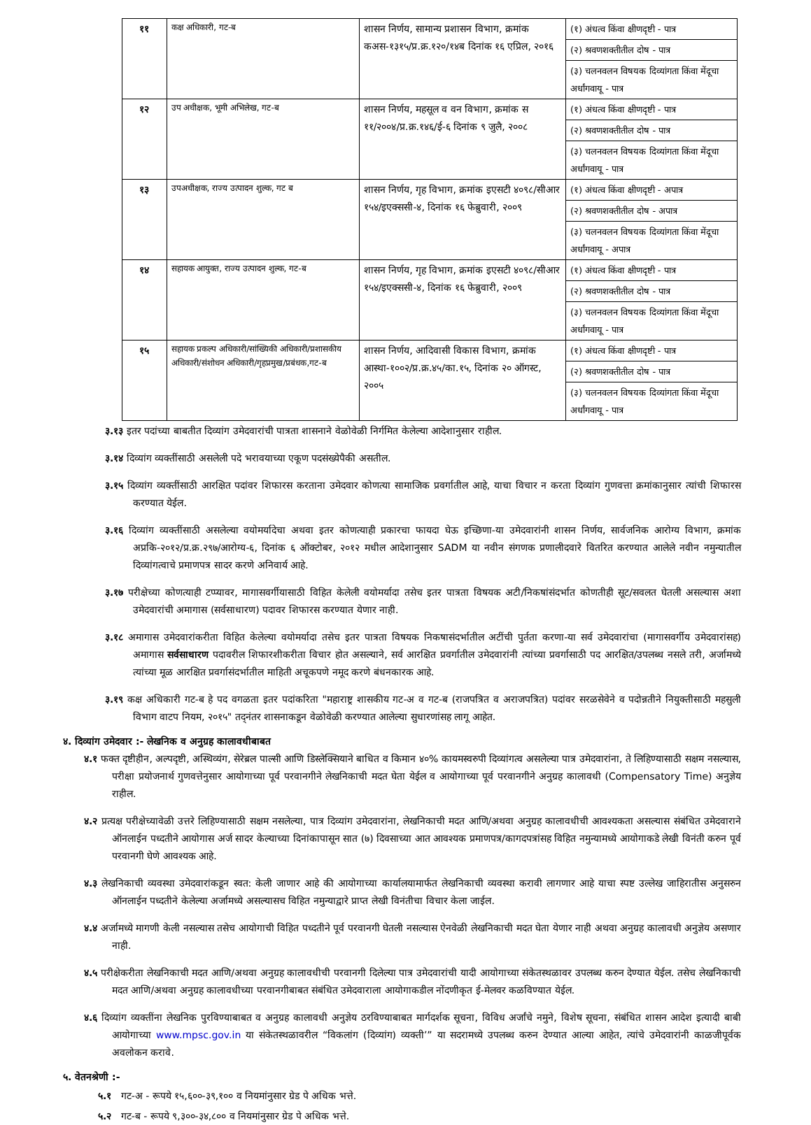| ११ | कक्ष अधिकारी, गट-ब | शासन निर्णय, सामान्य प्रशासन विभाग, क्रमांक कअस-१३१५/प्र.क्र.१२०/१४ब दिनांक १६ एप्रिल, २०१६ | (१) अंधत्व किंवा क्षीणदृष्टी - पात्र |
| | | | (२) श्रवणशक्तीतील दोष - पात्र |
| | | | (३) चलनवलन विषयक दिव्यांगता किंवा मेंदूचा अर्धांगवायू - पात्र |
| १२ | उप अधीक्षक, भूमी अभिलेख, गट-ब | शासन निर्णय, महसूल व वन विभाग, क्रमांक स ११/२००४/प्र.क्र.१४६/ई-६ दिनांक ९ जुलै, २००८ | (१) अंधत्व किंवा क्षीणदृष्टी - पात्र |
| | | | (२) श्रवणशक्तीतील दोष - पात्र |
| | | | (३) चलनवलन विषयक दिव्यांगता किंवा मेंदूचा अर्धांगवायू - पात्र |
| १३ | उपअधीक्षक, राज्य उत्पादन शुल्क, गट ब | शासन निर्णय, गृह विभाग, क्रमांक इएसटी ४०९८/सीआर १५४/इएक्ससी-४, दिनांक १६ फेब्रुवारी, २००९ | (१) अंधत्व किंवा क्षीणदृष्टी - अपात्र |
| | | | (२) श्रवणशक्तीतील दोष - अपात्र |
| | | | (३) चलनवलन विषयक दिव्यांगता किंवा मेंदूचा अर्धांगवायू - अपात्र |
| १४ | सहायक आयुक्त, राज्य उत्पादन शुल्क, गट-ब | शासन निर्णय, गृह विभाग, क्रमांक इएसटी ४०९८/सीआर १५४/इएक्ससी-४, दिनांक १६ फेब्रुवारी, २००९ | (१) अंधत्व किंवा क्षीणदृष्टी - पात्र |
| | | | (२) श्रवणशक्तीतील दोष - पात्र |
| | | | (३) चलनवलन विषयक दिव्यांगता किंवा मेंदूचा अर्धांगवायू - पात्र |
| १५ | सहायक प्रकल्प अधिकारी/सांख्यिकी अधिकारी/प्रशासकीय अधिकारी/संशोधन अधिकारी/गृहप्रमुख/प्रबंधक,गट-ब | शासन निर्णय, आदिवासी विकास विभाग, क्रमांक आस्था-१००२/प्र.क्र.४५/का.१५, दिनांक २० ऑगस्ट, २००५ | (१) अंधत्व किंवा क्षीणदृष्टी - पात्र |
| | | | (२) श्रवणशक्तीतील दोष - पात्र |
| | | | (३) चलनवलन विषयक दिव्यांगता किंवा मेंदूचा अर्धांगवायू - पात्र |
३.१३ इतर पदांच्या बाबतीत दिव्यांग उमेदवारांची पात्रता शासनाने वेळोवेळी निर्गमित केलेल्या आदेशानुसार राहील.
३.१४ दिव्यांग व्यक्तींसाठी असलेली पदे भरावयाच्या एकूण पदसंख्येपैकी असतील.
३.१५ दिव्यांग व्यक्तींसाठी आरक्षित पदांवर शिफारस करताना उमेदवार कोणत्या सामाजिक प्रवर्गातील आहे, याचा विचार न करता दिव्यांग गुणवत्ता क्रमांकानुसार त्यांची शिफारस करण्यात येईल.
३.१६ दिव्यांग व्यक्तींसाठी असलेल्या वयोमर्यादेचा अथवा इतर कोणत्याही प्रकारचा फायदा घेऊ इच्छिणा-या उमेदवारांनी शासन निर्णय, सार्वजनिक आरोग्य विभाग, क्रमांक अप्रकि-२०१२/प्र.क्र.२९७/आरोग्य-६, दिनांक ६ ऑक्टोबर, २०१२ मधील आदेशानुसार SADM या नवीन संगणक प्रणालीदवारे वितरित करण्यात आलेले नवीन नमुन्यातील दिव्यांगत्वाचे प्रमाणपत्र सादर करणे अनिवार्य आहे.
३.१७ परीक्षेच्या कोणत्याही टप्प्यावर, मागासवर्गीयासाठी विहित केलेली वयोमर्यादा तसेच इतर पात्रता विषयक अटी/निकषांसंदर्भात कोणतीही सूट/सवलत घेतली असल्यास अशा उमेदवारांची अमागास (सर्वसाधारण) पदावर शिफारस करण्यात येणार नाही.
३.१८ अमागास उमेदवारांकरीता विहित केलेल्या वयोमर्यादा तसेच इतर पात्रता विषयक निकषासंदर्भातील अटींची पुर्तता करणा-या सर्व उमेदवारांचा (मागासवर्गीय उमेदवारांसह) अमागास सर्वसाधारण पदावरील शिफारशीकरीता विचार होत असल्याने, सर्व आरक्षित प्रवर्गातील उमेदवारांनी त्यांच्या प्रवर्गासाठी पद आरक्षित/उपलब्ध नसले तरी, अर्जामध्ये त्यांच्या मूळ आरक्षित प्रवर्गासंदर्भातील माहिती अचूकपणे नमूद करणे बंधनकारक आहे.
३.१९ कक्ष अधिकारी गट-ब हे पद वगळता इतर पदांकरिता "महाराष्ट्र शासकीय गट-अ व गट-ब (राजपत्रित व अराजपत्रित) पदांवर सरळसेवेने व पदोन्नतीने नियुक्तीसाठी महसुली विभाग वाटप नियम, २०१५" तद्नंतर शासनाकडून वेळोवेळी करण्यात आलेल्या सुधारणांसह लागू आहेत.
४. दिव्यांग उमेदवार :- लेखनिक व अनुग्रह कालावधीबाबत
४.१ फक्त दृष्टीहीन, अल्पदृष्टी, अस्थिव्यंग, सेरेब्रल पाल्सी आणि डिस्लेक्सियाने बाधित व किमान ४०% कायमस्वरुपी दिव्यांगत्व असलेल्या पात्र उमेदवारांना, ते लिहिण्यासाठी सक्षम नसल्यास, परीक्षा प्रयोजनार्थ गुणवत्तेनुसार आयोगाच्या पूर्व परवानगीने लेखनिकाची मदत घेता येईल व आयोगाच्या पूर्व परवानगीने अनुग्रह कालावधी (Compensatory Time) अनुज्ञेय राहील.
४.२ प्रत्यक्ष परीक्षेच्यावेळी उत्तरे लिहिण्यासाठी सक्षम नसलेल्या, पात्र दिव्यांग उमेदवारांना, लेखनिकाची मदत आणि/अथवा अनुग्रह कालावधीची आवश्यकता असल्यास संबंधित उमेदवाराने ऑनलाईन पध्दतीने आयोगास अर्ज सादर केल्याच्या दिनांकापासून सात (७) दिवसाच्या आत आवश्यक प्रमाणपत्र/कागदपत्रांसह विहित नमुन्यामध्ये आयोगाकडे लेखी विनंती करुन पूर्व परवानगी घेणे आवश्यक आहे.
४.३ लेखनिकाची व्यवस्था उमेदवारांकडून स्वत: केली जाणार आहे की आयोगाच्या कार्यालयामार्फत लेखनिकाची व्यवस्था करावी लागणार आहे याचा स्पष्ट उल्लेख जाहिरातीस अनुसरुन ऑनलाईन पध्दतीने केलेल्या अर्जामध्ये असल्यासच विहित नमुन्याद्वारे प्राप्त लेखी विनंतीचा विचार केला जाईल.
४.४ अर्जामध्ये मागणी केली नसल्यास तसेच आयोगाची विहित पध्दतीने पूर्व परवानगी घेतली नसल्यास ऐनवेळी लेखनिकाची मदत घेता येणार नाही अथवा अनुग्रह कालावधी अनुज्ञेय असणार नाही.
४.५ परीक्षेकरीता लेखनिकाची मदत आणि/अथवा अनुग्रह कालावधीची परवानगी दिलेल्या पात्र उमेदवारांची यादी आयोगाच्या संकेतस्थळावर उपलब्ध करुन देण्यात येईल. तसेच लेखनिकाची मदत आणि/अथवा अनुग्रह कालावधीच्या परवानगीबाबत संबंधित उमेदवाराला आयोगाकडील नोंदणीकृत ई-मेलवर कळविण्यात येईल.
४.६ दिव्यांग व्यक्तींना लेखनिक पुरविण्याबाबत व अनुग्रह कालावधी अनुज्ञेय ठरविण्याबाबत मार्गदर्शक सूचना, विविध अर्जांचे नमुने, विशेष सूचना, संबंधित शासन आदेश इत्यादी बाबी आयोगाच्या www.mpsc.gov.in या संकेतस्थळावरील “विकलांग (दिव्यांग) व्यक्ती’” या सदरामध्ये उपलब्ध करुन देण्यात आल्या आहेत, त्यांचे उमेदवारांनी काळजीपूर्वक अवलोकन करावे.
५. वेतनश्रेणी :-
५.१ गट-अ - रूपये १५,६००-३९,१०० व नियमांनुसार ग्रेड पे अधिक भत्ते.
५.२ गट-ब - रूपये ९,३००-३४,८०० व नियमांनुसार ग्रेड पे अधिक भत्ते.